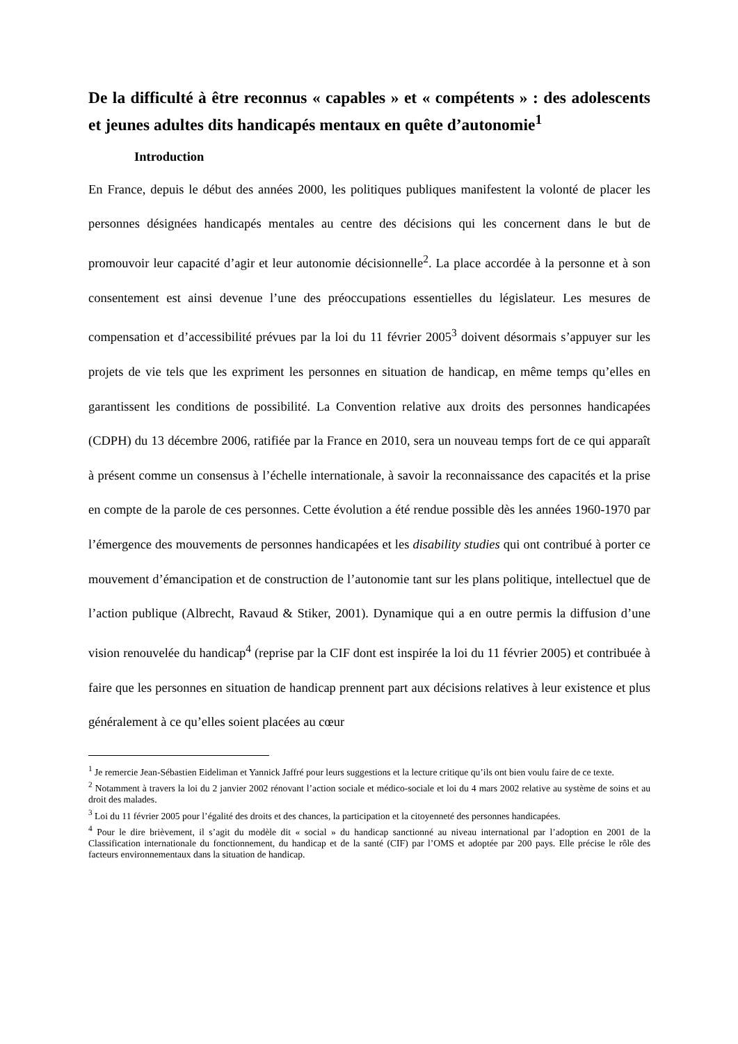De la difficulté à être reconnus « capables » et « compétents » : des adolescents et jeunes adultes dits handicapés mentaux en quête d’autonomie<sup>1</sup>
Introduction
En France, depuis le début des années 2000, les politiques publiques manifestent la volonté de placer les personnes désignées handicapés mentales au centre des décisions qui les concernent dans le but de promouvoir leur capacité d’agir et leur autonomie décisionnelle<sup>2</sup>. La place accordée à la personne et à son consentement est ainsi devenue l’une des préoccupations essentielles du législateur. Les mesures de compensation et d’accessibilité prévues par la loi du 11 février 2005<sup>3</sup> doivent désormais s’appuyer sur les projets de vie tels que les expriment les personnes en situation de handicap, en même temps qu’elles en garantissent les conditions de possibilité. La Convention relative aux droits des personnes handicapées (CDPH) du 13 décembre 2006, ratifiée par la France en 2010, sera un nouveau temps fort de ce qui apparaît à présent comme un consensus à l’échelle internationale, à savoir la reconnaissance des capacités et la prise en compte de la parole de ces personnes. Cette évolution a été rendue possible dès les années 1960-1970 par l’émergence des mouvements de personnes handicapées et les disability studies qui ont contribué à porter ce mouvement d’émancipation et de construction de l’autonomie tant sur les plans politique, intellectuel que de l’action publique (Albrecht, Ravaud & Stiker, 2001). Dynamique qui a en outre permis la diffusion d’une vision renouvelée du handicap<sup>4</sup> (reprise par la CIF dont est inspirée la loi du 11 février 2005) et contribuée à faire que les personnes en situation de handicap prennent part aux décisions relatives à leur existence et plus généralement à ce qu’elles soient placées au cœur
<sup>1</sup> Je remercie Jean-Sébastien Eideliman et Yannick Jaffré pour leurs suggestions et la lecture critique qu’ils ont bien voulu faire de ce texte.
<sup>2</sup> Notamment à travers la loi du 2 janvier 2002 rénovant l’action sociale et médico-sociale et loi du 4 mars 2002 relative au système de soins et au droit des malades.
<sup>3</sup> Loi du 11 février 2005 pour l’égalité des droits et des chances, la participation et la citoyenneté des personnes handicapées.
<sup>4</sup> Pour le dire brièvement, il s’agit du modèle dit « social » du handicap sanctionné au niveau international par l’adoption en 2001 de la Classification internationale du fonctionnement, du handicap et de la santé (CIF) par l’OMS et adoptée par 200 pays. Elle précise le rôle des facteurs environnementaux dans la situation de handicap.